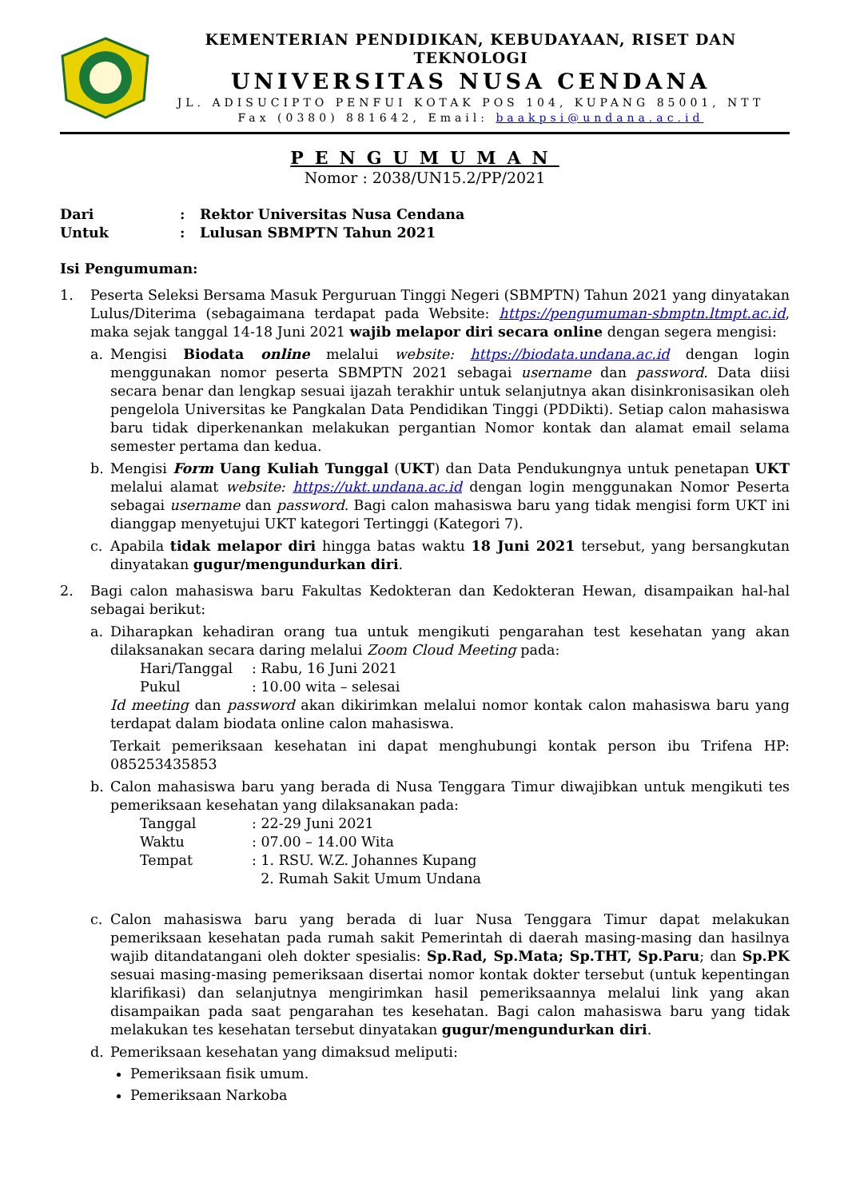KEMENTERIAN PENDIDIKAN, KEBUDAYAAN, RISET DAN TEKNOLOGI
UNIVERSITAS NUSA CENDANA
JL. ADISUCIPTO PENFUI KOTAK POS 104, KUPANG 85001, NTT
Fax (0380) 881642, Email: baakpsi@undana.ac.id
PENGUMUMAN
Nomor : 2038/UN15.2/PP/2021
Dari: Rektor Universitas Nusa Cendana
Untuk: Lulusan SBMPTN Tahun 2021
Isi Pengumuman:
1. Peserta Seleksi Bersama Masuk Perguruan Tinggi Negeri (SBMPTN) Tahun 2021 yang dinyatakan Lulus/Diterima (sebagaimana terdapat pada Website: https://pengumuman-sbmptn.ltmpt.ac.id, maka sejak tanggal 14-18 Juni 2021 wajib melapor diri secara online dengan segera mengisi:
a. Mengisi Biodata online melalui website: https://biodata.undana.ac.id dengan login menggunakan nomor peserta SBMPTN 2021 sebagai username dan password. Data diisi secara benar dan lengkap sesuai ijazah terakhir untuk selanjutnya akan disinkronisasikan oleh pengelola Universitas ke Pangkalan Data Pendidikan Tinggi (PDDikti). Setiap calon mahasiswa baru tidak diperkenankan melakukan pergantian Nomor kontak dan alamat email selama semester pertama dan kedua.
b. Mengisi Form Uang Kuliah Tunggal (UKT) dan Data Pendukungnya untuk penetapan UKT melalui alamat website: https://ukt.undana.ac.id dengan login menggunakan Nomor Peserta sebagai username dan password. Bagi calon mahasiswa baru yang tidak mengisi form UKT ini dianggap menyetujui UKT kategori Tertinggi (Kategori 7).
c. Apabila tidak melapor diri hingga batas waktu 18 Juni 2021 tersebut, yang bersangkutan dinyatakan gugur/mengundurkan diri.
2. Bagi calon mahasiswa baru Fakultas Kedokteran dan Kedokteran Hewan, disampaikan hal-hal sebagai berikut:
a. Diharapkan kehadiran orang tua untuk mengikuti pengarahan test kesehatan yang akan dilaksanakan secara daring melalui Zoom Cloud Meeting pada:
Hari/Tanggal: Rabu, 16 Juni 2021
Pukul: 10.00 wita – selesai
Id meeting dan password akan dikirimkan melalui nomor kontak calon mahasiswa baru yang terdapat dalam biodata online calon mahasiswa.
Terkait pemeriksaan kesehatan ini dapat menghubungi kontak person ibu Trifena HP: 085253435853
b. Calon mahasiswa baru yang berada di Nusa Tenggara Timur diwajibkan untuk mengikuti tes pemeriksaan kesehatan yang dilaksanakan pada:
Tanggal: 22-29 Juni 2021
Waktu: 07.00 – 14.00 Wita
Tempat: 1. RSU. W.Z. Johannes Kupang
2. Rumah Sakit Umum Undana
c. Calon mahasiswa baru yang berada di luar Nusa Tenggara Timur dapat melakukan pemeriksaan kesehatan pada rumah sakit Pemerintah di daerah masing-masing dan hasilnya wajib ditandatangani oleh dokter spesialis: Sp.Rad, Sp.Mata; Sp.THT, Sp.Paru; dan Sp.PK sesuai masing-masing pemeriksaan disertai nomor kontak dokter tersebut (untuk kepentingan klarifikasi) dan selanjutnya mengirimkan hasil pemeriksaannya melalui link yang akan disampaikan pada saat pengarahan tes kesehatan. Bagi calon mahasiswa baru yang tidak melakukan tes kesehatan tersebut dinyatakan gugur/mengundurkan diri.
d. Pemeriksaan kesehatan yang dimaksud meliputi:
Pemeriksaan fisik umum.
Pemeriksaan Narkoba